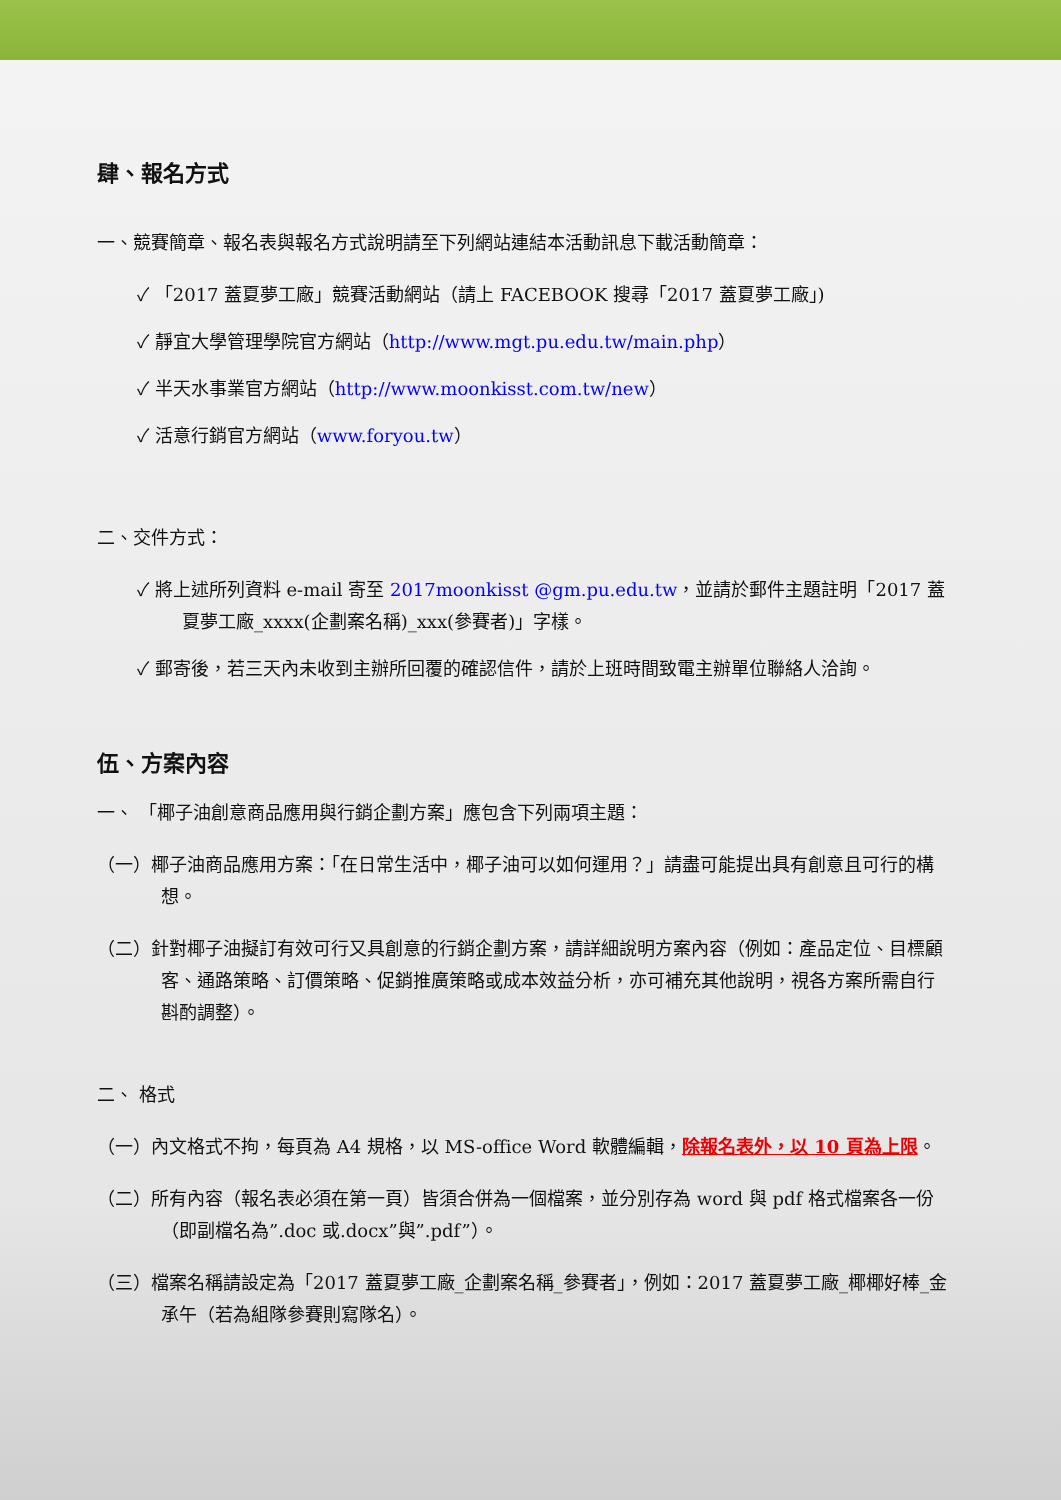肆、報名方式
一、競賽簡章、報名表與報名方式說明請至下列網站連結本活動訊息下載活動簡章：
✓ 「2017 蓋夏夢工廠」競賽活動網站（請上 FACEBOOK 搜尋「2017 蓋夏夢工廠」)
✓ 靜宜大學管理學院官方網站（http://www.mgt.pu.edu.tw/main.php）
✓ 半天水事業官方網站（http://www.moonkisst.com.tw/new）
✓ 活意行銷官方網站（www.foryou.tw）
二、交件方式：
✓ 將上述所列資料 e-mail 寄至 2017moonkisst @gm.pu.edu.tw，並請於郵件主題註明「2017 蓋夏夢工廠_xxxx(企劃案名稱)_xxx(參賽者)」字樣。
✓ 郵寄後，若三天內未收到主辦所回覆的確認信件，請於上班時間致電主辦單位聯絡人洽詢。
伍、方案內容
一、 「椰子油創意商品應用與行銷企劃方案」應包含下列兩項主題：
（一）椰子油商品應用方案：「在日常生活中，椰子油可以如何運用？」請盡可能提出具有創意且可行的構想。
（二）針對椰子油擬訂有效可行又具創意的行銷企劃方案，請詳細說明方案內容（例如：產品定位、目標顧客、通路策略、訂價策略、促銷推廣策略或成本效益分析，亦可補充其他說明，視各方案所需自行斟酌調整）。
二、 格式
（一）內文格式不拘，每頁為 A4 規格，以 MS-office Word 軟體編輯，除報名表外，以 10 頁為上限。
（二）所有內容（報名表必須在第一頁）皆須合併為一個檔案，並分別存為 word 與 pdf 格式檔案各一份（即副檔名為”.doc 或.docx”與”.pdf”）。
（三）檔案名稱請設定為「2017 蓋夏夢工廠_企劃案名稱_參賽者」，例如：2017 蓋夏夢工廠_椰椰好棒_金承午（若為組隊參賽則寫隊名）。